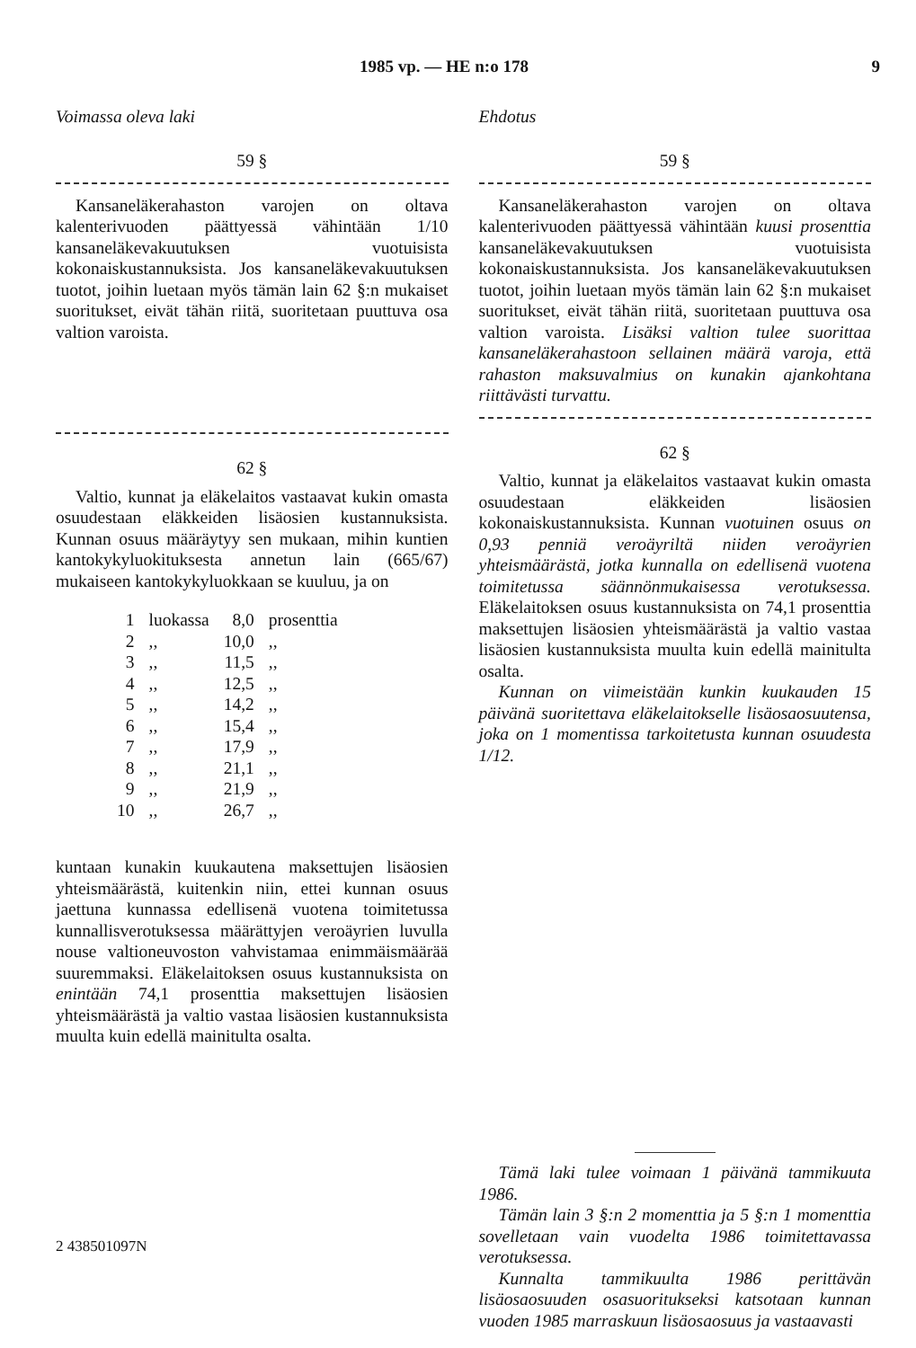1985 vp. — HE n:o 178 9
Voimassa oleva laki
59 §
Kansaneläkerahaston varojen on oltava kalenterivuoden päättyessä vähintään 1/10 kansaneläkevakuutuksen vuotuisista kokonaiskustannuksista. Jos kansaneläkevakuutuksen tuotot, joihin luetaan myös tämän lain 62 §:n mukaiset suoritukset, eivät tähän riitä, suoritetaan puuttuva osa valtion varoista.
62 §
Valtio, kunnat ja eläkelaitos vastaavat kukin omasta osuudestaan eläkkeiden lisäosien kustannuksista. Kunnan osuus määräytyy sen mukaan, mihin kuntien kantokykyluokituksesta annetun lain (665/67) mukaiseen kantokykyluokkaan se kuuluu, ja on
| 1 | luokassa | 8,0 | prosenttia |
| 2 | ,, | 10,0 | ,, |
| 3 | ,, | 11,5 | ,, |
| 4 | ,, | 12,5 | ,, |
| 5 | ,, | 14,2 | ,, |
| 6 | ,, | 15,4 | ,, |
| 7 | ,, | 17,9 | ,, |
| 8 | ,, | 21,1 | ,, |
| 9 | ,, | 21,9 | ,, |
| 10 | ,, | 26,7 | ,, |
kuntaan kunakin kuukautena maksettujen lisäosien yhteismäärästä, kuitenkin niin, ettei kunnan osuus jaettuna kunnassa edellisenä vuotena toimitetussa kunnallisverotuksessa määrättyjen veroäyrien luvulla nouse valtioneuvoston vahvistamaa enimmäismäärää suuremmaksi. Eläkelaitoksen osuus kustannuksista on enintään 74,1 prosenttia maksettujen lisäosien yhteismäärästä ja valtio vastaa lisäosien kustannuksista muulta kuin edellä mainitulta osalta.
Ehdotus
59 §
Kansaneläkerahaston varojen on oltava kalenterivuoden päättyessä vähintään kuusi prosenttia kansaneläkevakuutuksen vuotuisista kokonaiskustannuksista. Jos kansaneläkevakuutuksen tuotot, joihin luetaan myös tämän lain 62 §:n mukaiset suoritukset, eivät tähän riitä, suoritetaan puuttuva osa valtion varoista. Lisäksi valtion tulee suorittaa kansaneläkerahastoon sellainen määrä varoja, että rahaston maksuvalmius on kunakin ajankohtana riittävästi turvattu.
62 §
Valtio, kunnat ja eläkelaitos vastaavat kukin omasta osuudestaan eläkkeiden lisäosien kokonaiskustannuksista. Kunnan vuotuinen osuus on 0,93 penniä veroäyriltä niiden veroäyrien yhteismäärästä, jotka kunnalla on edellisenä vuotena toimitetussa säännönmukaisessa verotuksessa. Eläkelaitoksen osuus kustannuksista on 74,1 prosenttia maksettujen lisäosien yhteismäärästä ja valtio vastaa lisäosien kustannuksista muulta kuin edellä mainitulta osalta.
Kunnan on viimeistään kunkin kuukauden 15 päivänä suoritettava eläkelaitokselle lisäosaosuutensa, joka on 1 momentissa tarkoitetusta kunnan osuudesta 1/12.
Tämä laki tulee voimaan 1 päivänä tammikuuta 1986.
Tämän lain 3 §:n 2 momenttia ja 5 §:n 1 momenttia sovelletaan vain vuodelta 1986 toimitettavassa verotuksessa.
Kunnalta tammikuulta 1986 perittävän lisäosaosuuden osasuoritukseksi katsotaan kunnan vuoden 1985 marraskuun lisäosaosuus ja vastaavasti
2 438501097N